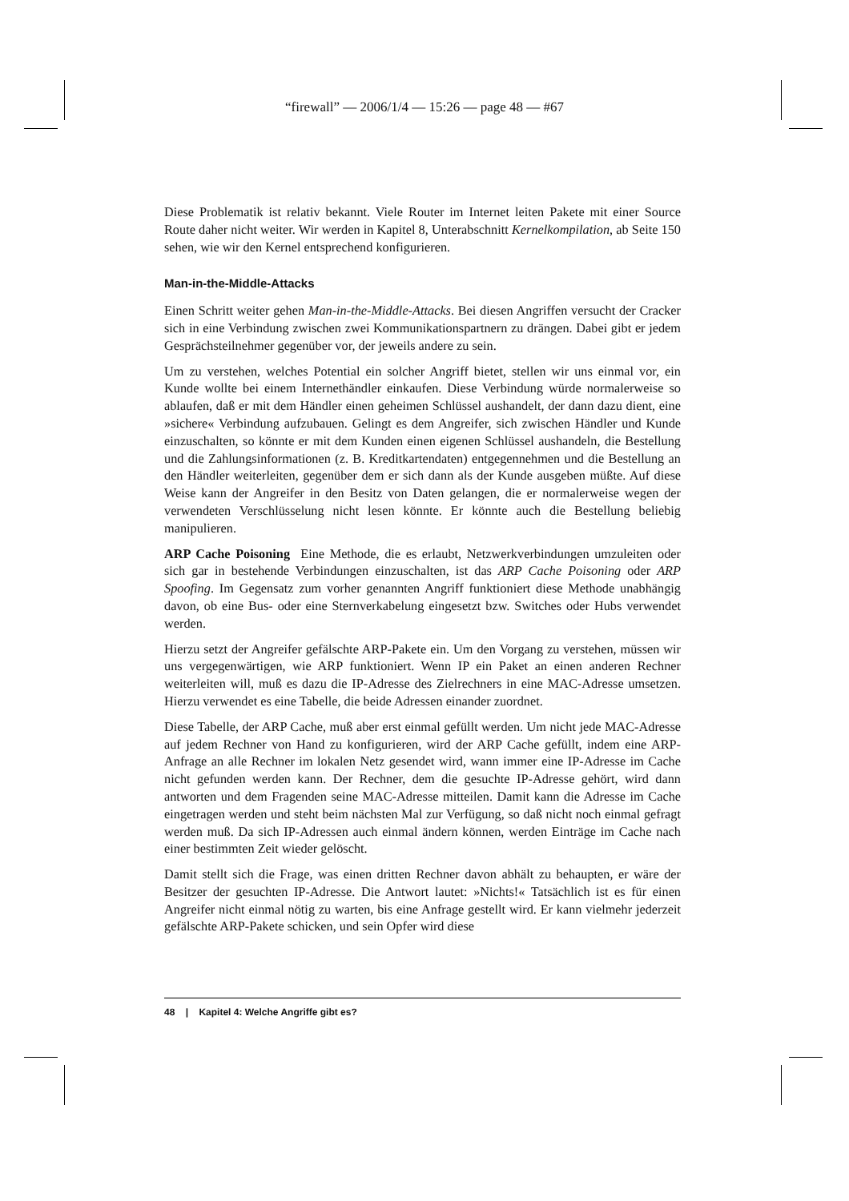“firewall” — 2006/1/4 — 15:26 — page 48 — #67
Diese Problematik ist relativ bekannt. Viele Router im Internet leiten Pakete mit einer Source Route daher nicht weiter. Wir werden in Kapitel 8, Unterabschnitt Kernelkompilation, ab Seite 150 sehen, wie wir den Kernel entsprechend konfigurieren.
Man-in-the-Middle-Attacks
Einen Schritt weiter gehen Man-in-the-Middle-Attacks. Bei diesen Angriffen versucht der Cracker sich in eine Verbindung zwischen zwei Kommunikationspartnern zu drängen. Dabei gibt er jedem Gesprächsteilnehmer gegenüber vor, der jeweils andere zu sein.
Um zu verstehen, welches Potential ein solcher Angriff bietet, stellen wir uns einmal vor, ein Kunde wollte bei einem Internethändler einkaufen. Diese Verbindung würde normalerweise so ablaufen, daß er mit dem Händler einen geheimen Schlüssel aushandelt, der dann dazu dient, eine »sichere« Verbindung aufzubauen. Gelingt es dem Angreifer, sich zwischen Händler und Kunde einzuschalten, so könnte er mit dem Kunden einen eigenen Schlüssel aushandeln, die Bestellung und die Zahlungsinformationen (z. B. Kreditkartendaten) entgegennehmen und die Bestellung an den Händler weiterleiten, gegenüber dem er sich dann als der Kunde ausgeben müßte. Auf diese Weise kann der Angreifer in den Besitz von Daten gelangen, die er normalerweise wegen der verwendeten Verschlüsselung nicht lesen könnte. Er könnte auch die Bestellung beliebig manipulieren.
ARP Cache Poisoning Eine Methode, die es erlaubt, Netzwerkverbindungen umzuleiten oder sich gar in bestehende Verbindungen einzuschalten, ist das ARP Cache Poisoning oder ARP Spoofing. Im Gegensatz zum vorher genannten Angriff funktioniert diese Methode unabhängig davon, ob eine Bus- oder eine Sternverkabelung eingesetzt bzw. Switches oder Hubs verwendet werden.
Hierzu setzt der Angreifer gefälschte ARP-Pakete ein. Um den Vorgang zu verstehen, müssen wir uns vergegenwärtigen, wie ARP funktioniert. Wenn IP ein Paket an einen anderen Rechner weiterleiten will, muß es dazu die IP-Adresse des Zielrechners in eine MAC-Adresse umsetzen. Hierzu verwendet es eine Tabelle, die beide Adressen einander zuordnet.
Diese Tabelle, der ARP Cache, muß aber erst einmal gefüllt werden. Um nicht jede MAC-Adresse auf jedem Rechner von Hand zu konfigurieren, wird der ARP Cache gefüllt, indem eine ARP-Anfrage an alle Rechner im lokalen Netz gesendet wird, wann immer eine IP-Adresse im Cache nicht gefunden werden kann. Der Rechner, dem die gesuchte IP-Adresse gehört, wird dann antworten und dem Fragenden seine MAC-Adresse mitteilen. Damit kann die Adresse im Cache eingetragen werden und steht beim nächsten Mal zur Verfügung, so daß nicht noch einmal gefragt werden muß. Da sich IP-Adressen auch einmal ändern können, werden Einträge im Cache nach einer bestimmten Zeit wieder gelöscht.
Damit stellt sich die Frage, was einen dritten Rechner davon abhält zu behaupten, er wäre der Besitzer der gesuchten IP-Adresse. Die Antwort lautet: »Nichts!« Tatsächlich ist es für einen Angreifer nicht einmal nötig zu warten, bis eine Anfrage gestellt wird. Er kann vielmehr jederzeit gefälschte ARP-Pakete schicken, und sein Opfer wird diese
48 | Kapitel 4: Welche Angriffe gibt es?